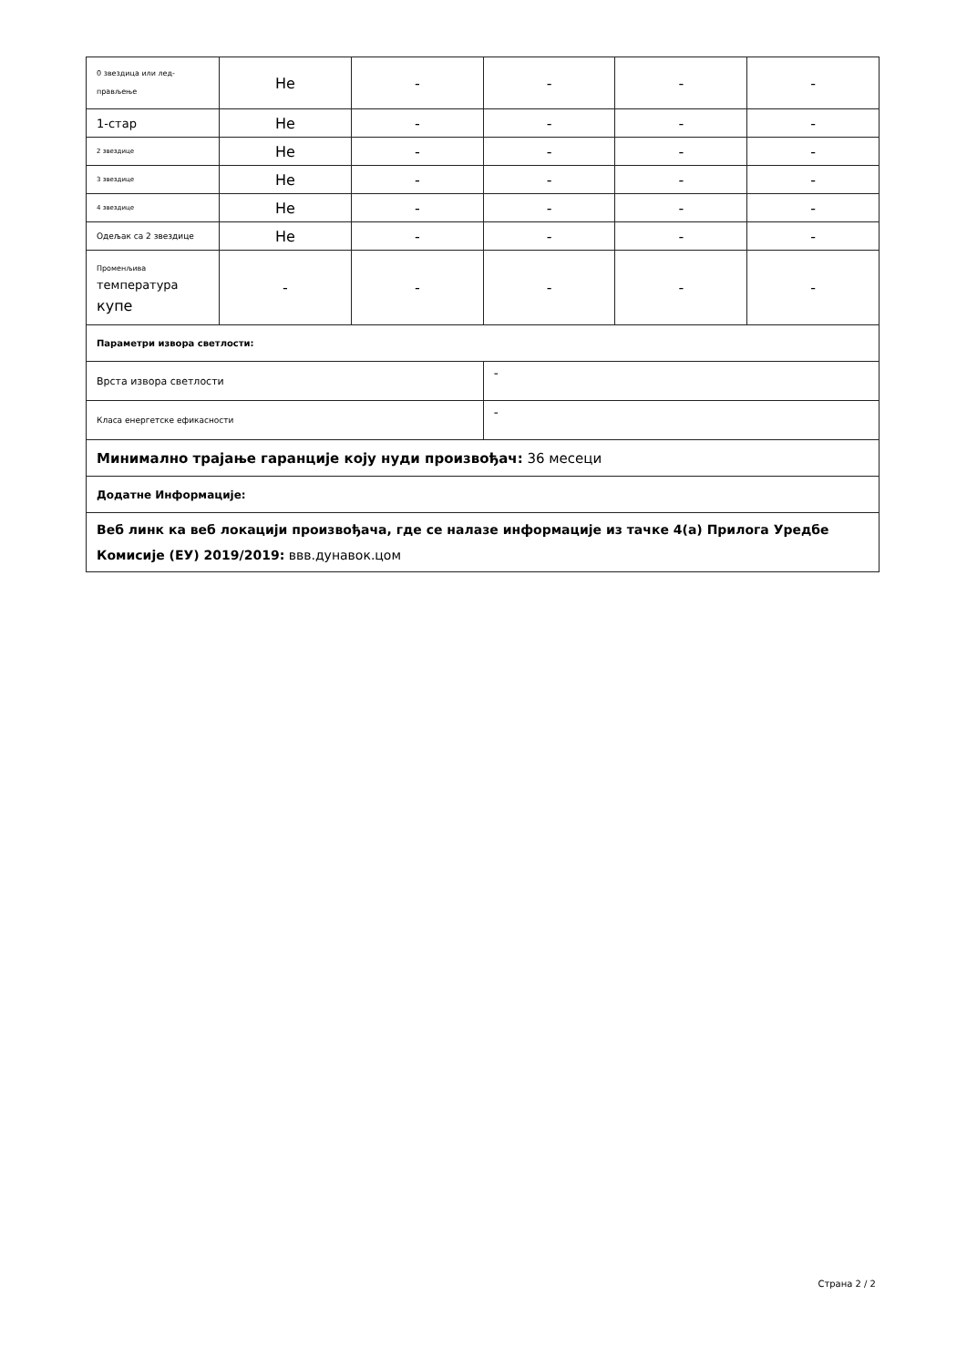| 0 звездица или лед- прављење | Не | - | - | - | - |
| 1-стар | Не | - | - | - | - |
| 2 звездице | Не | - | - | - | - |
| 3 звездице | Не | - | - | - | - |
| 4 звездице | Не | - | - | - | - |
| Одељак са 2 звездице | Не | - | - | - | - |
| Променљива температура купе | - | - | - | - | - |
| Параметри извора светлости: | | | | | |
| Врста извора светлости | | | - | | |
| Класа енергетске ефикасности | | | - | | |
| Минимално трајање гаранције коју нуди произвођач: 36 месеци | | | | | |
| Додатне Информације: | | | | | |
| Веб линк ка веб локацији произвођача, где се налазе информације из тачке 4(а) Прилога Уредбе Комисије (ЕУ) 2019/2019: ввв.дунавок.цом | | | | | |
Страна 2 / 2